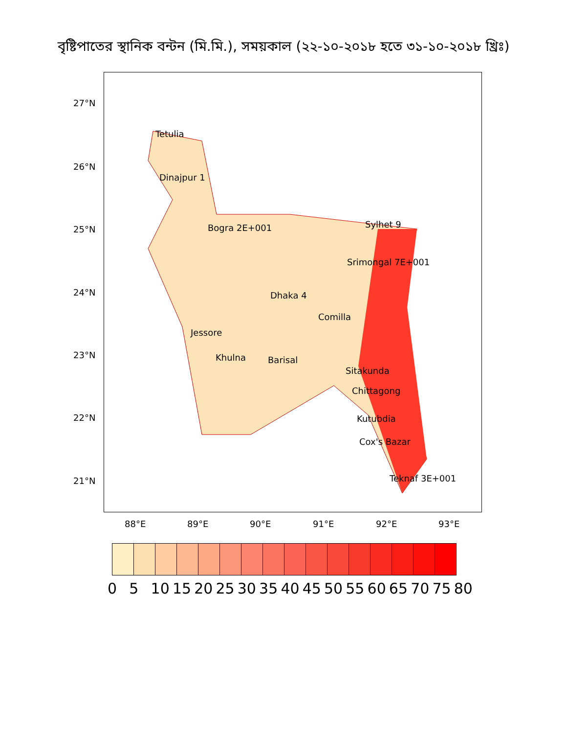বৃষ্টিপাতের স্থানিক বন্টন (মি.মি.), সময়কাল (২২-১০-২০১৮ হতে ৩১-১০-২০১৮ খ্রিঃ)
27°N
26°N
25°N
24°N
23°N
22°N
21°N
88°E 89°E 90°E 91°E 92°E 93°E
Tetulia
Dinajpur 1
Bogra 2E+001 Sylhet 9
Srimongal 7E+001
Dhaka 4
Comilla
Jessore
Khulna Barisal
Sitakunda
Chittagong
Kutubdia
Cox's Bazar
Teknaf 3E+001
0 5 10 15 20 25 30 35 40 45 50 55 60 65 70 75 80